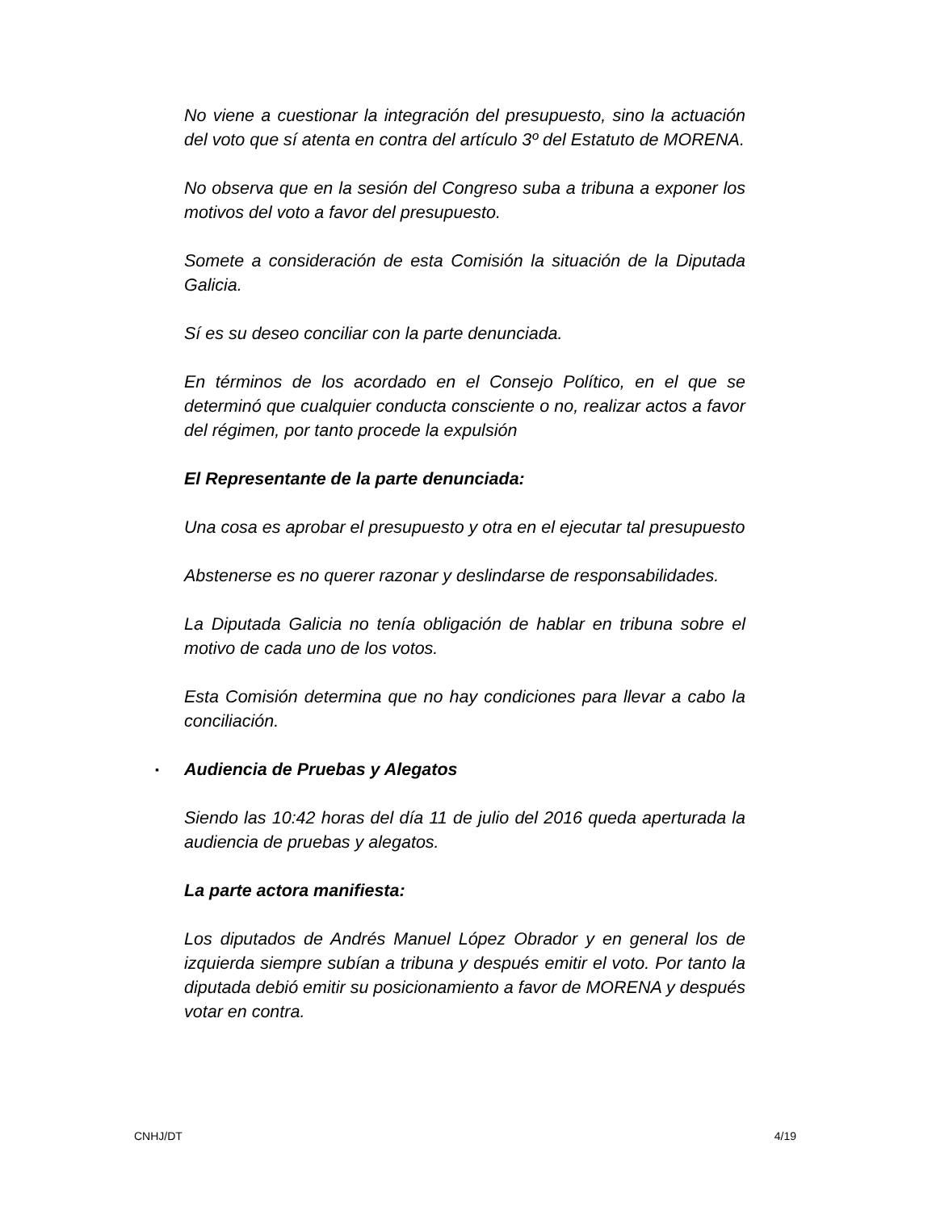No viene a cuestionar la integración del presupuesto, sino la actuación del voto que sí atenta en contra del artículo 3º del Estatuto de MORENA.
No observa que en la sesión del Congreso suba a tribuna a exponer los motivos del voto a favor del presupuesto.
Somete a consideración de esta Comisión la situación de la Diputada Galicia.
Sí es su deseo conciliar con la parte denunciada.
En términos de los acordado en el Consejo Político, en el que se determinó que cualquier conducta consciente o no, realizar actos a favor del régimen, por tanto procede la expulsión
El Representante de la parte denunciada:
Una cosa es aprobar el presupuesto y otra en el ejecutar tal presupuesto
Abstenerse es no querer razonar y deslindarse de responsabilidades.
La Diputada Galicia no tenía obligación de hablar en tribuna sobre el motivo de cada uno de los votos.
Esta Comisión determina que no hay condiciones para llevar a cabo la conciliación.
▪ Audiencia de Pruebas y Alegatos
Siendo las 10:42 horas del día 11 de julio del 2016 queda aperturada la audiencia de pruebas y alegatos.
La parte actora manifiesta:
Los diputados de Andrés Manuel López Obrador y en general los de izquierda siempre subían a tribuna y después emitir el voto. Por tanto la diputada debió emitir su posicionamiento a favor de MORENA y después votar en contra.
CNHJ/DT 4/19